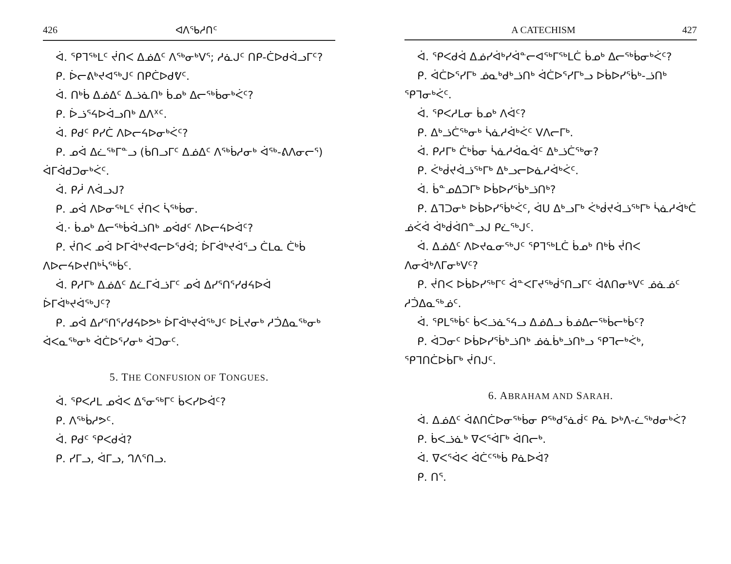426 ᐊᐱᕐᑲᓱᑎᑦ
ᐋ. ᕿᒣᖅᒪᑦ ᔫᑎᐸ ᐃᓅᐃᑦ ᐱᖅᓂᒃᐯᕐ; ᓱᓈᒍᑦ ᑎᑭ-ᑖᐅᑯᐋᓗᒥᑦ?
ᑭ. ᐆᓕᕕᒃᔪᐊᖅᒍᑦ ᑎᑭᑖᐅᑯᕓᑦ.
ᐋ. ᑎᒃᑳ ᐃᓅᐃᑦ ᐃᓘᓈᑎᒃ ᑳᓄᒃ ᐃᓕᖅᑳᓂᒃᐹᑦ?
ᑭ. ᐆᓘᕐᔦᐅᐋᓗᑎᒃ ᐃᐱᕁᑦ.
ᐋ. ᑭᑯᑦ ᑭᓯᑖ ᐱᐅᓕᔦᐅᓂᒃᐹᑦ?
ᑭ. ᓄᐋ ᐃᓛᖅᒥᓐᓗ (ᑳᑎᓗᒥᑦ ᐃᓅᐃᑦ ᐱᖅᑳᓱᓂᒃ ᐋᕐᒃ-ᕕᐱᓂᓕᕐ) ᐋᒥᐋᑯᑐᓂᒃᐹᑦ.
ᐋ. ᑭᓲ ᐱᐋᓗᒍ?
ᑭ. ᓄᐋ ᐱᐅᓂᖅᒪᑦ ᔫᑎᐸ ᓵᖅᑳᓂ.
ᐋ.· ᑳᓄᒃ ᐃᓕᖅᑳᐋᓘᑎᒃ ᓄᐋᑯᑦ ᐱᐅᓕᔦᐅᐋᑦ?
ᑭ. ᔫᑎᐸ ᓄᐋ ᐅᒥᐋᒃᔪᐊᓕᐅᕐᑯᐋ; ᐆᒥᐋᒃᔪᐋᕐᓗ ᑖᒪᓇ ᑖᒃᑳ ᐱᐅᓕᔦᐅᔪᑎᒃᓵᖅᑳᑦ.
ᐋ. ᑭᓱᒥᒃ ᐃᓅᐃᑦ ᐃᓛᒥᐋᓘᒥᑦ ᓄᐋ ᐃᓯᕐᑎᕐᓯᑯᔦᐅᐋ ᐆᒥᐋᒃᔪᐋᖅᒍᑦ?
ᑭ. ᓄᐋ ᐃᓯᕐᑎᕐᓯᑯᔦᐅᕗᒃ ᐆᒥᐋᒃᔪᐋᖅᒍᑦ ᐅᒫᔪᓂᒃ ᓱᑑᐃᓇᖅᓂᒃ ᐋᐸᓇᖅᓂᒃ ᐋᑖᐅᕐᓯᓂᒃ ᐋᑐᓂᑦ.
5. THE CONFUSION OF TONGUES.
ᐋ. ᕿᐸᓱᒪ ᓄᐋᐸ ᐃᕐᓂᖅᒥᑦ ᑳᐸᓯᐅᐋᑦ?
ᑭ. ᐱᖅᑳᓱᕗᑦ.
ᐋ. ᑭᑯᑦ ᕿᐸᑯᐋ?
ᑭ. ᓯᒥᓗ, ᐋᒥᓗ, ᒉᐱᕐᑎᓗ.
A CATECHISM 427
ᐋ. ᕿᐸᑯᐋ ᐃᓅᓯᐋᒃᓯᐋᓐᓕᐊᖅᒥᖅᒪᑖ ᑳᓄᒃ ᐃᓕᖅᑳᓂᒃᐹᑦ?
ᑭ. ᐋᑖᐅᕐᓯᒥᒃ ᓅᓇᒃᑯᒃᓘᑎᒃ ᐋᑖᐅᕐᓯᒥᒃᓗ ᐅᑳᐅᓯᕐᑳᒃ-ᓘᑎᒃ ᕿᒣᓂᒃᐹᑦ.
ᐋ. ᕿᐸᓱᒪᓂ ᑳᓄᒃ ᐱᐋᑦ?
ᑭ. ᐃᒃᓘᑖᖅᓂᒃ ᓵᓈᓱᐋᒃᐹᑦ ᐯᐱᓕᒥᒃ.
ᐋ. ᑭᓱᒥᒃ ᑖᒃᑳᓂ ᓵᓈᓱᐋᓇᐋᑦ ᐃᒃᓘᑖᖅᓂ?
ᑭ. ᐹᒃᑰᔪᐋᓘᖅᒥᒃ ᐃᒃᓗᓕᐅᓈᓱᐋᒃᐹᑦ.
ᐋ. ᑳᓐᓄᐃᑐᒥᒃ ᐅᑳᐅᓯᕐᑳᒃᓘᑎᒃ?
ᑭ. ᐃᒣᑐᓂᒃ ᐅᑳᐅᓯᕐᑳᒃᐹᑦ, ᐋᑌ ᐃᒃᓗᒥᒃ ᐹᒃᑰᔪᐋᓘᖅᒥᒃ ᓵᓈᓱᐋᒃᑖ ᓅᐹᐋ ᐋᒃᑰᐋᑎᓐᓗᒍ ᑭᓛᖅᒍᑦ.
ᐋ. ᐃᓅᐃᑦ ᐱᐅᔪᓇᓂᖅᒍᑦ ᕿᒣᖅᒪᑖ ᑳᓄᒃ ᑎᒃᑳ ᔫᑎᐸ ᐱᓂᐋᒃᐱᒥᓂᒃᐯᑦ?
ᑭ. ᔫᑎᐸ ᐅᑳᐅᓯᖅᒥᑦ ᐋᓐᐸᒥᔪᖅᑰᕐᑎᓗᒥᑦ ᐋᕕᑎᓂᒃᐯᑦ ᓅᓈᓅᑦ ᓱᑑᐃᓇᖅᓅᑦ.
ᐋ. ᕿᒪᖅᑳᑦ ᑳᐸᓘᓈᕐᔦᓗ ᐃᓅᐃᓗ ᑳᓅᐃᓕᖅᑳᓕᒃᑳᑦ?
ᑭ. ᐋᑐᓂᑦ ᐅᑳᐅᓯᕐᑳᒃᓘᑎᒃ ᓅᓈᑳᒃᓘᑎᒃᓗ ᕿᒣᓕᒃᐹᒃ, ᕿᒣᑎᑖᐅᑳᒥᒃ ᔫᑎᒍᑦ.
6. ABRAHAM AND SARAH.
ᐋ. ᐃᓅᐃᑦ ᐋᕕᑎᑖᐅᓂᖅᑳᓂ ᑭᖅᑯᕐᓈᑰᑦ ᑭᓈ ᐅᒃᐱ-ᓛᖅᑯᓂᒃᐹ?
ᑭ. ᑳᐸᓘᓈᒃ ᐁᐸᕐᐋᒥᒃ ᐋᑎᓕᒃ.
ᐋ. ᐁᐸᕐᐋᐸ ᐋᑖᑦᖅᑳ ᑭᓈᐅᐋ?
ᑭ. ᑎᕐ.